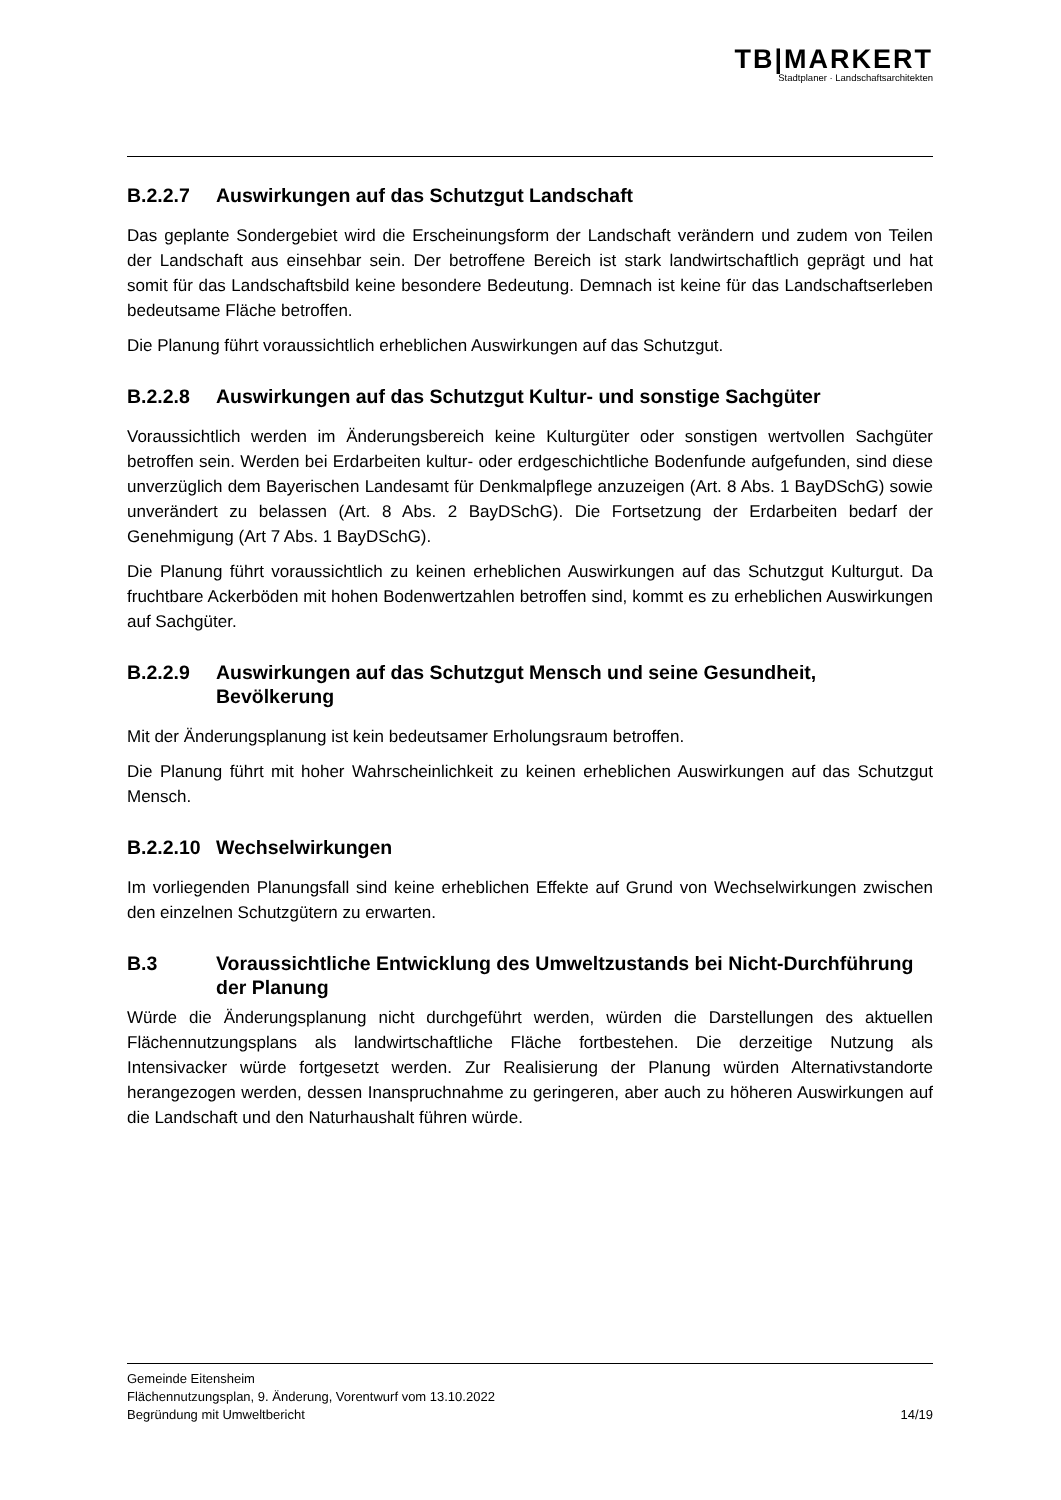TB|MARKERT
Stadtplaner · Landschaftsarchitekten
B.2.2.7 Auswirkungen auf das Schutzgut Landschaft
Das geplante Sondergebiet wird die Erscheinungsform der Landschaft verändern und zudem von Teilen der Landschaft aus einsehbar sein. Der betroffene Bereich ist stark landwirtschaftlich geprägt und hat somit für das Landschaftsbild keine besondere Bedeutung. Demnach ist keine für das Landschaftserleben bedeutsame Fläche betroffen.
Die Planung führt voraussichtlich erheblichen Auswirkungen auf das Schutzgut.
B.2.2.8 Auswirkungen auf das Schutzgut Kultur- und sonstige Sachgüter
Voraussichtlich werden im Änderungsbereich keine Kulturgüter oder sonstigen wertvollen Sachgüter betroffen sein. Werden bei Erdarbeiten kultur- oder erdgeschichtliche Bodenfunde aufgefunden, sind diese unverzüglich dem Bayerischen Landesamt für Denkmalpflege anzuzeigen (Art. 8 Abs. 1 BayDSchG) sowie unverändert zu belassen (Art. 8 Abs. 2 BayDSchG). Die Fortsetzung der Erdarbeiten bedarf der Genehmigung (Art 7 Abs. 1 BayDSchG).
Die Planung führt voraussichtlich zu keinen erheblichen Auswirkungen auf das Schutzgut Kulturgut. Da fruchtbare Ackerböden mit hohen Bodenwertzahlen betroffen sind, kommt es zu erheblichen Auswirkungen auf Sachgüter.
B.2.2.9 Auswirkungen auf das Schutzgut Mensch und seine Gesundheit, Bevölkerung
Mit der Änderungsplanung ist kein bedeutsamer Erholungsraum betroffen.
Die Planung führt mit hoher Wahrscheinlichkeit zu keinen erheblichen Auswirkungen auf das Schutzgut Mensch.
B.2.2.10 Wechselwirkungen
Im vorliegenden Planungsfall sind keine erheblichen Effekte auf Grund von Wechselwirkungen zwischen den einzelnen Schutzgütern zu erwarten.
B.3 Voraussichtliche Entwicklung des Umweltzustands bei Nicht-Durchführung der Planung
Würde die Änderungsplanung nicht durchgeführt werden, würden die Darstellungen des aktuellen Flächennutzungsplans als landwirtschaftliche Fläche fortbestehen. Die derzeitige Nutzung als Intensivacker würde fortgesetzt werden. Zur Realisierung der Planung würden Alternativstandorte herangezogen werden, dessen Inanspruchnahme zu geringeren, aber auch zu höheren Auswirkungen auf die Landschaft und den Naturhaushalt führen würde.
Gemeinde Eitensheim
Flächennutzungsplan, 9. Änderung, Vorentwurf vom 13.10.2022
Begründung mit Umweltbericht 14/19